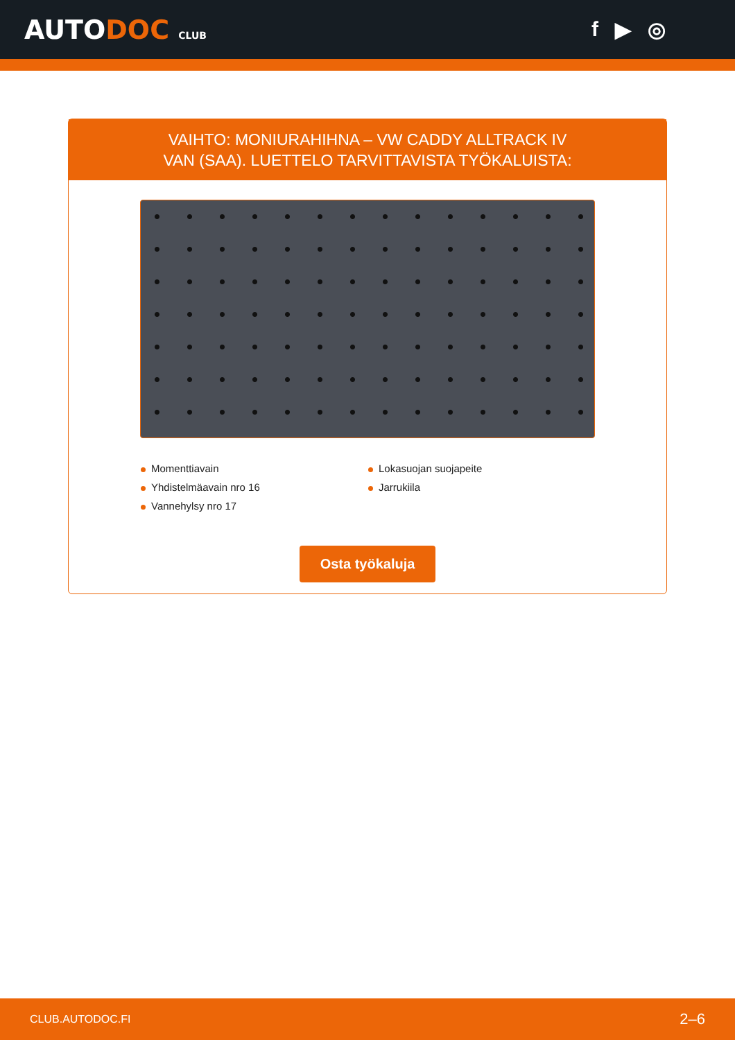AUTODOC CLUB
f ▶ ◎
VAIHTO: MONIURAHIHNA – VW CADDY ALLTRACK IV
VAN (SAA). LUETTELO TARVITTAVISTA TYÖKALUISTA:
Momenttiavain
Lokasuojan suojapeite
Yhdistelmäavain nro 16
Jarrukiila
Vannehylsy nro 17
Osta työkaluja
CLUB.AUTODOC.FI 2–6